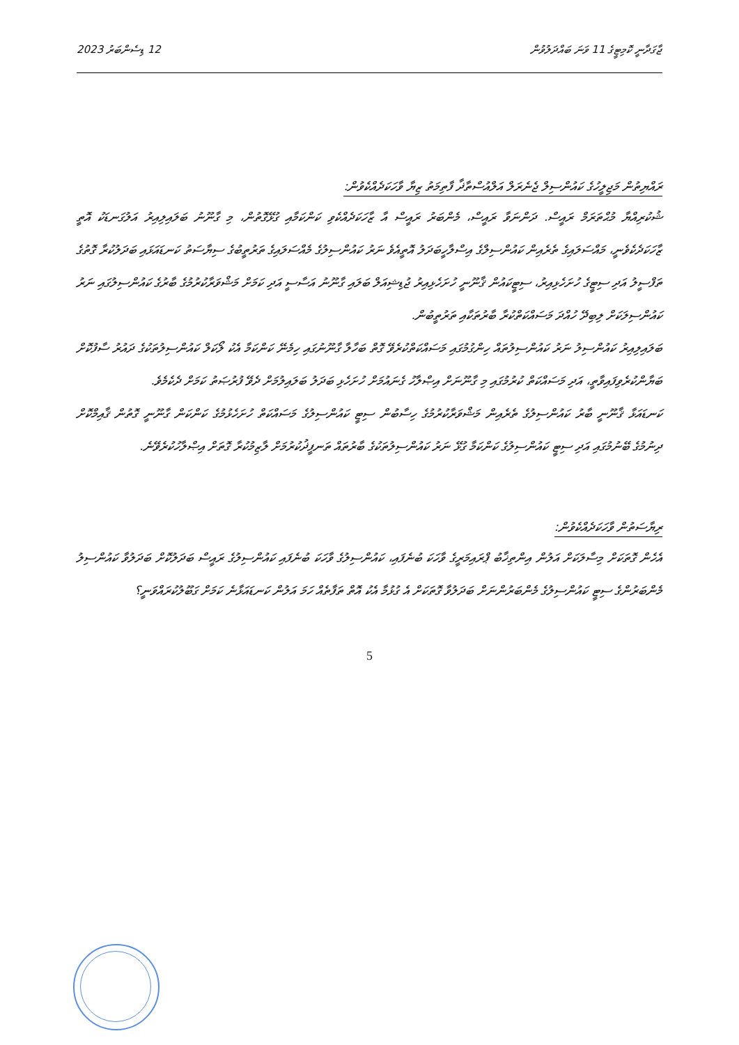12 ޑިސެންބަރު 2023 ޖާގަދާނީ ކޮމިޓީގެ 11 ވަނަ ބައްދަލުވުން
ރައްޔިތުން މަޖިލީހުގެ ކައުންސިލް ޖެނެރަލް އަލްއުސްތާޛާ ފާތިމަތު ޒިޔާ ވާހަކަދެއްކެވުން:
ޝުކުރިއްޔާ މުޙްތަރަމް ރައީސް. ދަންނަވާ ރައީސް، މެންބަރު ރައީސް އާ ޒާހަކަދެއްކެވި ކަންކަމާއި ގުޅޭގޮތުން، މި ގާނޫނު ބަލައިލިއިރު އަލުގަނޑަކު އޮތީ ޒާހަކަދެކެވެނީ، މައްސަލައިގެ ތެރެއިން ކައުންސިލްގެ އިސްލާހީބަދަލު އޮތީއެވެ ނަރު ކައުންސިލުގެ މެއްސަލައިގެ ތަރުތީބުގެ ސިޔާސަތު ކަނޑައަޅައި ބަދަލުކުރާ ގޮތުގެ ތަފްސީލު އަދި ސިޓީގެ ހުށަހެޅިއިރު، ސިޓީކައުން ޤާނޫނީ ހުށަހެޅިއިރު ޖުޑިޝިއަލް ބަލައި ގާނޫނު އަސާސީ އަދި ކަމަށް މަޝްވަރާކުރުމުގެ ބާރުގެ ކައުންސިލުގައި ނަރު ކައުންސިލަކަށް ލިބިދޭ ހުއްދަ މަސައްކަތްކުރާ ބާރުތަކާއި ތަރުތީބުން.
ބަލައިލިއިރު ކައުންސިލު ނަރު ކައުންސިލުތައް ހިންގުމުގައި މަސައްކަތްކުރެވޭ ގޮތް ބަހާލާ ގާނޫނުގައި ހިމެނޭ ކަންކަމާ އެކު ލޯކަލް ކައުންސިލުތަކުގެ ދައުރު ސާފުކޮށް ބަޔާންކުރެވިފައިވާތީ، އަދި މަސައްކަތް ކުރުމުގައި މި ގާނޫނަށް އިޞްލާހު ގެނައުމަށް ހުށަހެޅި ބަދަލު ބަލައިލުމަށް ދެވޭ ފުރުޞަތު ކަމަށް ދެކެމެވެ.
ކަނޑައަޅާ ޤާނޫނީ ބާރު ކައުންސިލުގެ ތެރެއިން މަޝްވަރާކުރުމުގެ ހިސާބުން ސިޓީ ކައުންސިލުގެ މަސައްކަތް ހުށަހެޅުމުގެ ކަންކަން ގާނޫނީ ގޮތުން ޤާއިމްކޮށް ދިނުމުގެ ބޭނުމުގައި އަދި ސިޓީ ކައުންސިލުގެ ކަންކަމާ ގުޅޭ ނަރު ކައުންސިލުތަކުގެ ބާރުތައް ތަނފީޛުކުރުމަށް ލާޒިމުކުރާ ގޮތަށް އިޞްލާހުކުރެވޭނެ.
ރިޔާސަތުން ވާހަކަދެއްކެވުން:
އެހެން ގޮތަކަށް މިސާލަކަށް އަލުން އިންތިޚާބު ޕްރައިމަރީގެ ވާހަކަ ބުނެފައި، ކައުންސިލުގެ ވާހަކަ ބުނެފައި ކައުންސިލުގެ ރައީސް ބަދަލުކޮށް ބަދަލުވާ ކައުންސިލު މެންބަރުންގެ ސިޓީ ކައުންސިލުގެ މެންބަރުންނަށް ބަދަލުވާ ގޮތަކަށް އެ ގުޅުމާ އެކު އޮތް ތަފާތެއް ހަމަ އަލުން ކަނޑައަޅާނެ ކަމަށް ގަބޫލުކުރައްވަނީ؟
5